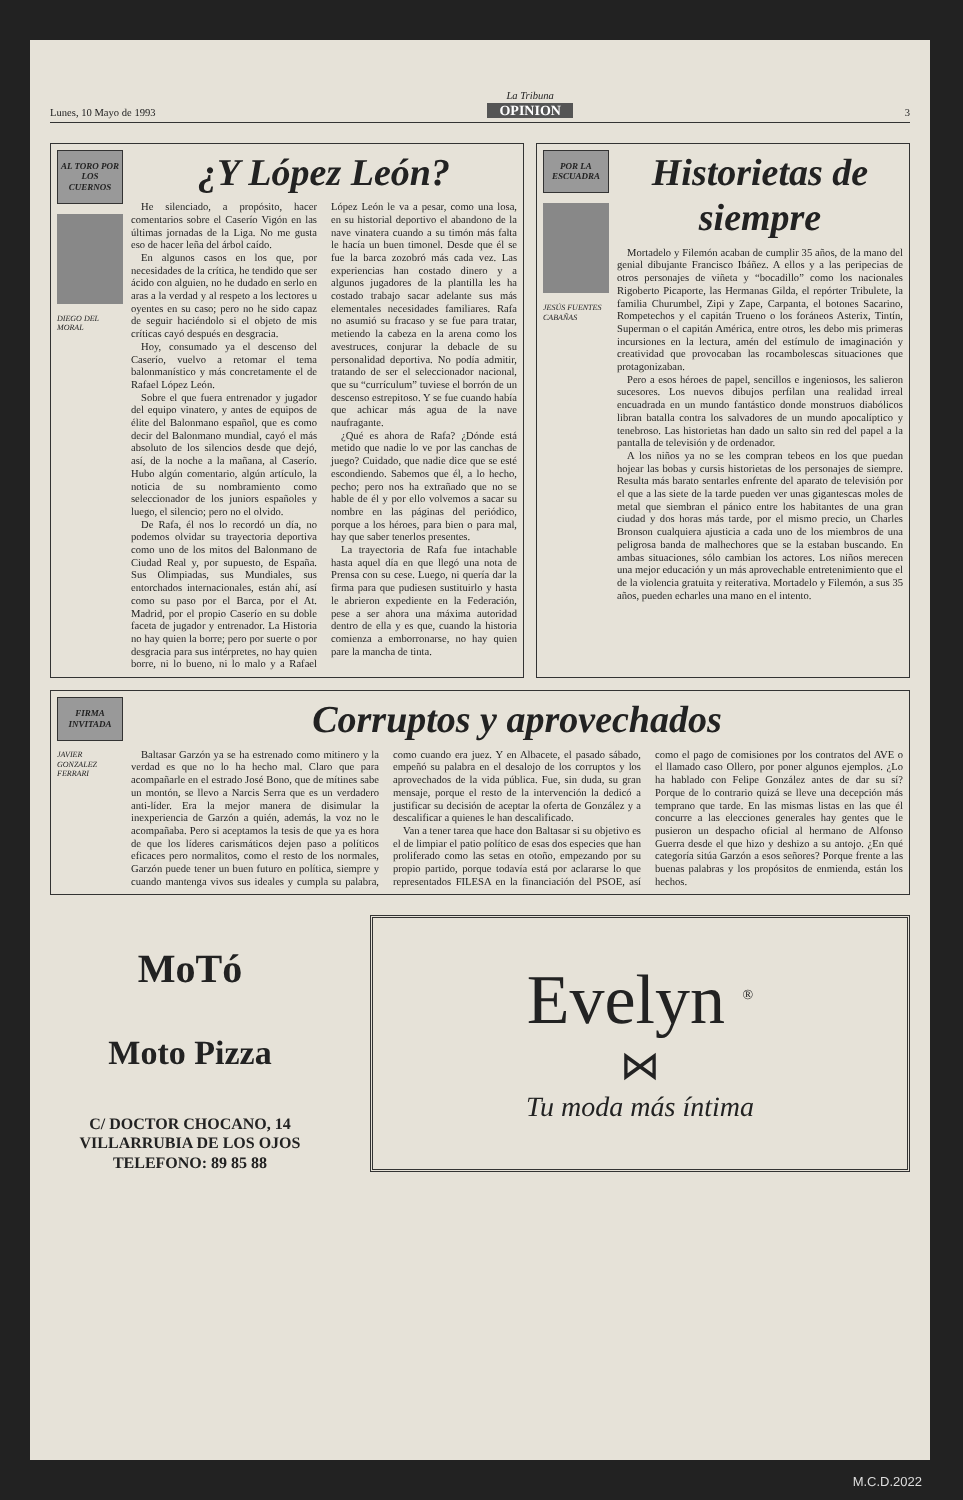Lunes, 10 Mayo de 1993 La Tribuna
OPINION 3
AL TORO POR LOS CUERNOS
DIEGO DEL MORAL
¿Y López León?
He silenciado, a propósito, hacer comentarios sobre el Caserío Vigón en las últimas jornadas de la Liga. No me gusta eso de hacer leña del árbol caído.
En algunos casos en los que, por necesidades de la crítica, he tendido que ser ácido con alguien, no he dudado en serlo en aras a la verdad y al respeto a los lectores u oyentes en su caso; pero no he sido capaz de seguir haciéndolo si el objeto de mis críticas cayó después en desgracia.
Hoy, consumado ya el descenso del Caserío, vuelvo a retomar el tema balonmanístico y más concretamente el de Rafael López León.
Sobre el que fuera entrenador y jugador del equipo vinatero, y antes de equipos de élite del Balonmano español, que es como decir del Balonmano mundial, cayó el más absoluto de los silencios desde que dejó, así, de la noche a la mañana, al Caserío. Hubo algún comentario, algún artículo, la noticia de su nombramiento como seleccionador de los juniors españoles y luego, el silencio; pero no el olvido.
De Rafa, él nos lo recordó un día, no podemos olvidar su trayectoria deportiva como uno de los mitos del Balonmano de Ciudad Real y, por supuesto, de España. Sus Olimpiadas, sus Mundiales, sus entorchados internacionales, están ahí, así como su paso por el Barca, por el At. Madrid, por el propio Caserío en su doble faceta de jugador y entrenador. La Historia no hay quien la borre; pero por suerte o por desgracia para sus intérpretes, no hay quien borre, ni lo bueno, ni lo malo y a Rafael López León le va a pesar, como una losa, en su historial deportivo el abandono de la nave vinatera cuando a su timón más falta le hacía un buen timonel. Desde que él se fue la barca zozobró más cada vez. Las experiencias han costado dinero y a algunos jugadores de la plantilla les ha costado trabajo sacar adelante sus más elementales necesidades familiares. Rafa no asumió su fracaso y se fue para tratar, metiendo la cabeza en la arena como los avestruces, conjurar la debacle de su personalidad deportiva. No podía admitir, tratando de ser el seleccionador nacional, que su “currículum” tuviese el borrón de un descenso estrepitoso. Y se fue cuando había que achicar más agua de la nave naufragante.
¿Qué es ahora de Rafa? ¿Dónde está metido que nadie lo ve por las canchas de juego? Cuidado, que nadie dice que se esté escondiendo. Sabemos que él, a lo hecho, pecho; pero nos ha extrañado que no se hable de él y por ello volvemos a sacar su nombre en las páginas del periódico, porque a los héroes, para bien o para mal, hay que saber tenerlos presentes.
La trayectoria de Rafa fue intachable hasta aquel día en que llegó una nota de Prensa con su cese. Luego, ni quería dar la firma para que pudiesen sustituirlo y hasta le abrieron expediente en la Federación, pese a ser ahora una máxima autoridad dentro de ella y es que, cuando la historia comienza a emborronarse, no hay quien pare la mancha de tinta.
POR LA ESCUADRA
JESÚS FUENTES CABAÑAS
Historietas de siempre
Mortadelo y Filemón acaban de cumplir 35 años, de la mano del genial dibujante Francisco Ibáñez. A ellos y a las peripecias de otros personajes de viñeta y “bocadillo” como los nacionales Rigoberto Picaporte, las Hermanas Gilda, el repórter Tribulete, la familia Churumbel, Zipi y Zape, Carpanta, el botones Sacarino, Rompetechos y el capitán Trueno o los foráneos Asterix, Tintín, Superman o el capitán América, entre otros, les debo mis primeras incursiones en la lectura, amén del estímulo de imaginación y creatividad que provocaban las rocambolescas situaciones que protagonizaban.
Pero a esos héroes de papel, sencillos e ingeniosos, les salieron sucesores. Los nuevos dibujos perfilan una realidad irreal encuadrada en un mundo fantástico donde monstruos diabólicos libran batalla contra los salvadores de un mundo apocalíptico y tenebroso. Las historietas han dado un salto sin red del papel a la pantalla de televisión y de ordenador.
A los niños ya no se les compran tebeos en los que puedan hojear las bobas y cursis historietas de los personajes de siempre. Resulta más barato sentarles enfrente del aparato de televisión por el que a las siete de la tarde pueden ver unas gigantescas moles de metal que siembran el pánico entre los habitantes de una gran ciudad y dos horas más tarde, por el mismo precio, un Charles Bronson cualquiera ajusticia a cada uno de los miembros de una peligrosa banda de malhechores que se la estaban buscando. En ambas situaciones, sólo cambian los actores. Los niños merecen una mejor educación y un más aprovechable entretenimiento que el de la violencia gratuita y reiterativa. Mortadelo y Filemón, a sus 35 años, pueden echarles una mano en el intento.
FIRMA INVITADA
JAVIER GONZALEZ FERRARI
Corruptos y aprovechados
Baltasar Garzón ya se ha estrenado como mitinero y la verdad es que no lo ha hecho mal. Claro que para acompañarle en el estrado José Bono, que de mítines sabe un montón, se llevo a Narcis Serra que es un verdadero anti-líder. Era la mejor manera de disimular la inexperiencia de Garzón a quién, además, la voz no le acompañaba. Pero si aceptamos la tesis de que ya es hora de que los líderes carismáticos dejen paso a políticos eficaces pero normalitos, como el resto de los normales, Garzón puede tener un buen futuro en política, siempre y cuando mantenga vivos sus ideales y cumpla su palabra, como cuando era juez. Y en Albacete, el pasado sábado, empeñó su palabra en el desalojo de los corruptos y los aprovechados de la vida pública. Fue, sin duda, su gran mensaje, porque el resto de la intervención la dedicó a justificar su decisión de aceptar la oferta de González y a descalificar a quienes le han descalificado.
Van a tener tarea que hace don Baltasar si su objetivo es el de limpiar el patio político de esas dos especies que han proliferado como las setas en otoño, empezando por su propio partido, porque todavía está por aclararse lo que representados FILESA en la financiación del PSOE, así como el pago de comisiones por los contratos del AVE o el llamado caso Ollero, por poner algunos ejemplos. ¿Lo ha hablado con Felipe González antes de dar su sí? Porque de lo contrario quizá se lleve una decepción más temprano que tarde. En las mismas listas en las que él concurre a las elecciones generales hay gentes que le pusieron un despacho oficial al hermano de Alfonso Guerra desde el que hizo y deshizo a su antojo. ¿En qué categoría sitúa Garzón a esos señores? Porque frente a las buenas palabras y los propósitos de enmienda, están los hechos.
MoTó
Moto Pizza
C/ DOCTOR CHOCANO, 14
VILLARRUBIA DE LOS OJOS
TELEFONO: 89 85 88
Evelyn <sup>®</sup>
⋈
Tu moda más íntima
M.C.D.2022